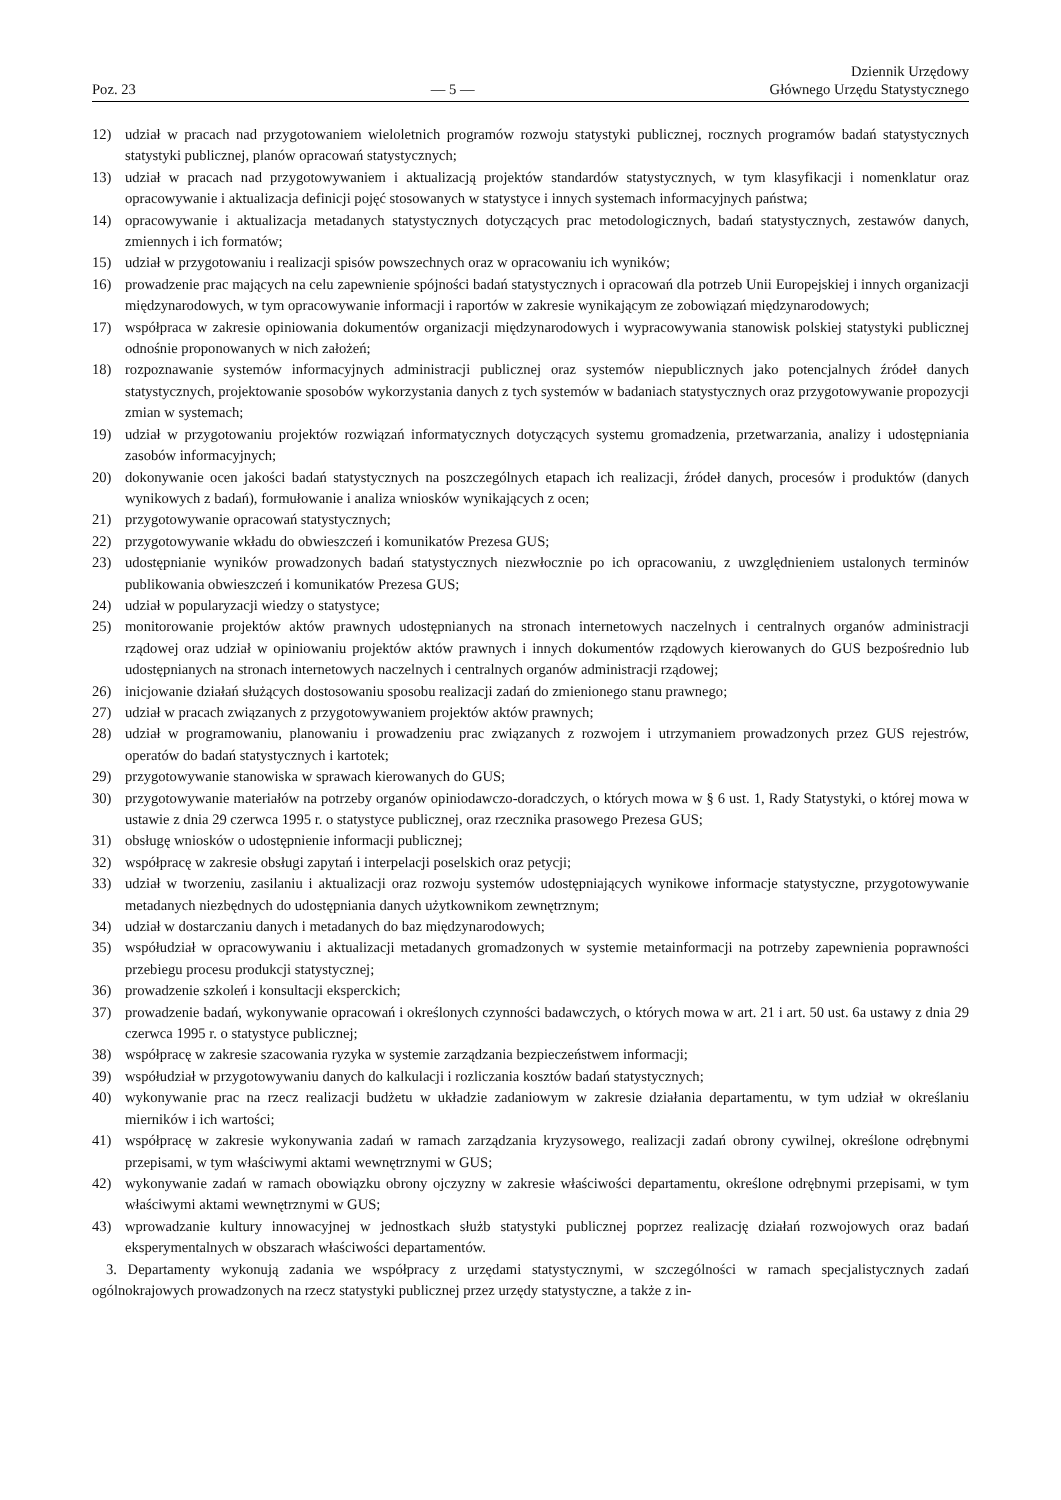Poz. 23
— 5 —
Dziennik Urzędowy
Głównego Urzędu Statystycznego
12) udział w pracach nad przygotowaniem wieloletnich programów rozwoju statystyki publicznej, rocznych programów badań statystycznych statystyki publicznej, planów opracowań statystycznych;
13) udział w pracach nad przygotowywaniem i aktualizacją projektów standardów statystycznych, w tym klasyfikacji i nomenklatur oraz opracowywanie i aktualizacja definicji pojęć stosowanych w statystyce i innych systemach informacyjnych państwa;
14) opracowywanie i aktualizacja metadanych statystycznych dotyczących prac metodologicznych, badań statystycznych, zestawów danych, zmiennych i ich formatów;
15) udział w przygotowaniu i realizacji spisów powszechnych oraz w opracowaniu ich wyników;
16) prowadzenie prac mających na celu zapewnienie spójności badań statystycznych i opracowań dla potrzeb Unii Europejskiej i innych organizacji międzynarodowych, w tym opracowywanie informacji i raportów w zakresie wynikającym ze zobowiązań międzynarodowych;
17) współpraca w zakresie opiniowania dokumentów organizacji międzynarodowych i wypracowywania stanowisk polskiej statystyki publicznej odnośnie proponowanych w nich założeń;
18) rozpoznawanie systemów informacyjnych administracji publicznej oraz systemów niepublicznych jako potencjalnych źródeł danych statystycznych, projektowanie sposobów wykorzystania danych z tych systemów w badaniach statystycznych oraz przygotowywanie propozycji zmian w systemach;
19) udział w przygotowaniu projektów rozwiązań informatycznych dotyczących systemu gromadzenia, przetwarzania, analizy i udostępniania zasobów informacyjnych;
20) dokonywanie ocen jakości badań statystycznych na poszczególnych etapach ich realizacji, źródeł danych, procesów i produktów (danych wynikowych z badań), formułowanie i analiza wniosków wynikających z ocen;
21) przygotowywanie opracowań statystycznych;
22) przygotowywanie wkładu do obwieszczeń i komunikatów Prezesa GUS;
23) udostępnianie wyników prowadzonych badań statystycznych niezwłocznie po ich opracowaniu, z uwzględnieniem ustalonych terminów publikowania obwieszczeń i komunikatów Prezesa GUS;
24) udział w popularyzacji wiedzy o statystyce;
25) monitorowanie projektów aktów prawnych udostępnianych na stronach internetowych naczelnych i centralnych organów administracji rządowej oraz udział w opiniowaniu projektów aktów prawnych i innych dokumentów rządowych kierowanych do GUS bezpośrednio lub udostępnianych na stronach internetowych naczelnych i centralnych organów administracji rządowej;
26) inicjowanie działań służących dostosowaniu sposobu realizacji zadań do zmienionego stanu prawnego;
27) udział w pracach związanych z przygotowywaniem projektów aktów prawnych;
28) udział w programowaniu, planowaniu i prowadzeniu prac związanych z rozwojem i utrzymaniem prowadzonych przez GUS rejestrów, operatów do badań statystycznych i kartotek;
29) przygotowywanie stanowiska w sprawach kierowanych do GUS;
30) przygotowywanie materiałów na potrzeby organów opiniodawczo-doradczych, o których mowa w § 6 ust. 1, Rady Statystyki, o której mowa w ustawie z dnia 29 czerwca 1995 r. o statystyce publicznej, oraz rzecznika prasowego Prezesa GUS;
31) obsługę wniosków o udostępnienie informacji publicznej;
32) współpracę w zakresie obsługi zapytań i interpelacji poselskich oraz petycji;
33) udział w tworzeniu, zasilaniu i aktualizacji oraz rozwoju systemów udostępniających wynikowe informacje statystyczne, przygotowywanie metadanych niezbędnych do udostępniania danych użytkownikom zewnętrznym;
34) udział w dostarczaniu danych i metadanych do baz międzynarodowych;
35) współudział w opracowywaniu i aktualizacji metadanych gromadzonych w systemie metainformacji na potrzeby zapewnienia poprawności przebiegu procesu produkcji statystycznej;
36) prowadzenie szkoleń i konsultacji eksperckich;
37) prowadzenie badań, wykonywanie opracowań i określonych czynności badawczych, o których mowa w art. 21 i art. 50 ust. 6a ustawy z dnia 29 czerwca 1995 r. o statystyce publicznej;
38) współpracę w zakresie szacowania ryzyka w systemie zarządzania bezpieczeństwem informacji;
39) współudział w przygotowywaniu danych do kalkulacji i rozliczania kosztów badań statystycznych;
40) wykonywanie prac na rzecz realizacji budżetu w układzie zadaniowym w zakresie działania departamentu, w tym udział w określaniu mierników i ich wartości;
41) współpracę w zakresie wykonywania zadań w ramach zarządzania kryzysowego, realizacji zadań obrony cywilnej, określone odrębnymi przepisami, w tym właściwymi aktami wewnętrznymi w GUS;
42) wykonywanie zadań w ramach obowiązku obrony ojczyzny w zakresie właściwości departamentu, określone odrębnymi przepisami, w tym właściwymi aktami wewnętrznymi w GUS;
43) wprowadzanie kultury innowacyjnej w jednostkach służb statystyki publicznej poprzez realizację działań rozwojowych oraz badań eksperymentalnych w obszarach właściwości departamentów.
3. Departamenty wykonują zadania we współpracy z urzędami statystycznymi, w szczególności w ramach specjalistycznych zadań ogólnokrajowych prowadzonych na rzecz statystyki publicznej przez urzędy statystyczne, a także z in-